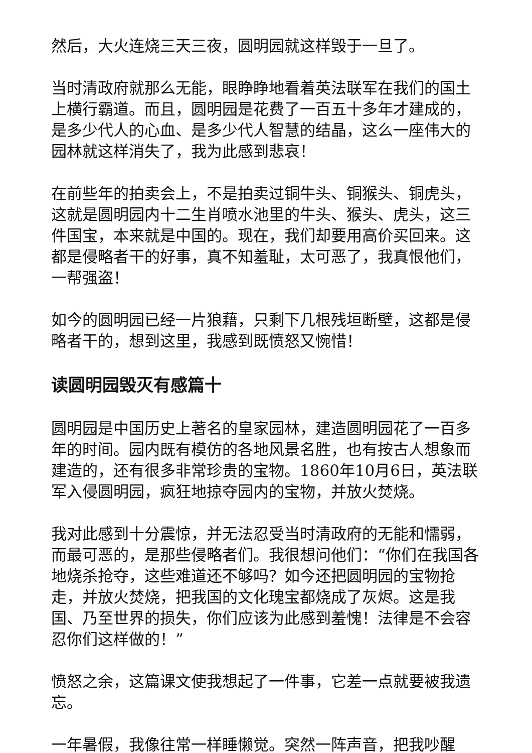然后，大火连烧三天三夜，圆明园就这样毁于一旦了。
当时清政府就那么无能，眼睁睁地看着英法联军在我们的国土上横行霸道。而且，圆明园是花费了一百五十多年才建成的，是多少代人的心血、是多少代人智慧的结晶，这么一座伟大的园林就这样消失了，我为此感到悲哀！
在前些年的拍卖会上，不是拍卖过铜牛头、铜猴头、铜虎头，这就是圆明园内十二生肖喷水池里的牛头、猴头、虎头，这三件国宝，本来就是中国的。现在，我们却要用高价买回来。这都是侵略者干的好事，真不知羞耻，太可恶了，我真恨他们，一帮强盗！
如今的圆明园已经一片狼藉，只剩下几根残垣断壁，这都是侵略者干的，想到这里，我感到既愤怒又惋惜！
读圆明园毁灭有感篇十
圆明园是中国历史上著名的皇家园林，建造圆明园花了一百多年的时间。园内既有模仿的各地风景名胜，也有按古人想象而建造的，还有很多非常珍贵的宝物。1860年10月6日，英法联军入侵圆明园，疯狂地掠夺园内的宝物，并放火焚烧。
我对此感到十分震惊，并无法忍受当时清政府的无能和懦弱，而最可恶的，是那些侵略者们。我很想问他们：“你们在我国各地烧杀抢夺，这些难道还不够吗？如今还把圆明园的宝物抢走，并放火焚烧，把我国的文化瑰宝都烧成了灰烬。这是我国、乃至世界的损失，你们应该为此感到羞愧！法律是不会容忍你们这样做的！”
愤怒之余，这篇课文使我想起了一件事，它差一点就要被我遗忘。
一年暑假，我像往常一样睡懒觉。突然一阵声音，把我吵醒